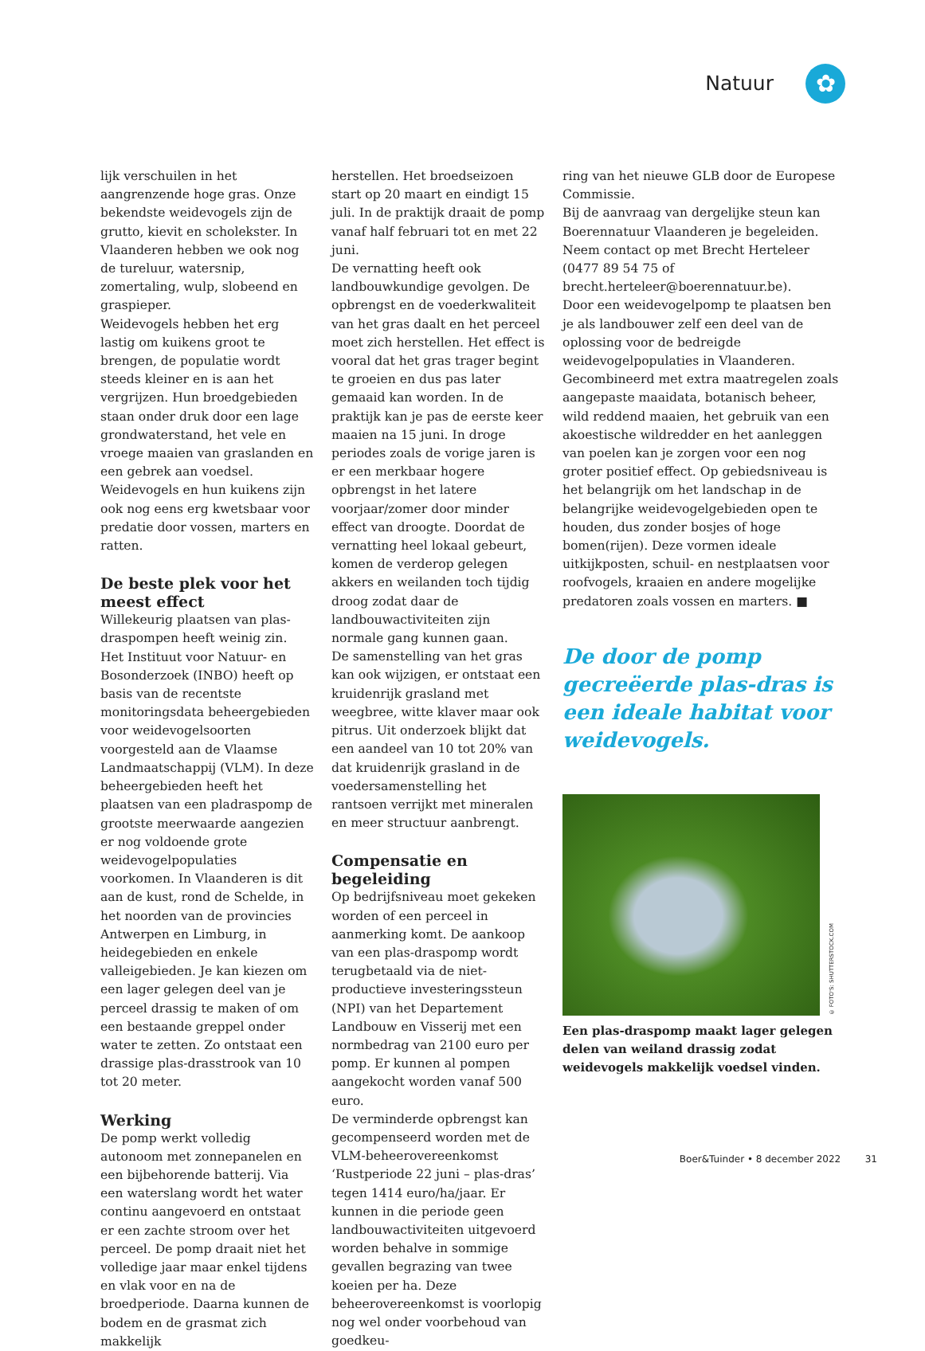Natuur ✿
lijk verschuilen in het aangrenzende hoge gras. Onze bekendste weidevogels zijn de grutto, kievit en scholekster. In Vlaanderen hebben we ook nog de tureluur, watersnip, zomertaling, wulp, slobeend en graspieper.
Weidevogels hebben het erg lastig om kuikens groot te brengen, de populatie wordt steeds kleiner en is aan het vergrijzen. Hun broedgebieden staan onder druk door een lage grondwaterstand, het vele en vroege maaien van graslanden en een gebrek aan voedsel. Weidevogels en hun kuikens zijn ook nog eens erg kwetsbaar voor predatie door vossen, marters en ratten.
De beste plek voor het meest effect
Willekeurig plaatsen van plas-draspompen heeft weinig zin. Het Instituut voor Natuur- en Bosonderzoek (INBO) heeft op basis van de recentste monitoringsdata beheergebieden voor weidevogelsoorten voorgesteld aan de Vlaamse Landmaatschappij (VLM). In deze beheergebieden heeft het plaatsen van een pladraspomp de grootste meerwaarde aangezien er nog voldoende grote weidevogelpopulaties voorkomen. In Vlaanderen is dit aan de kust, rond de Schelde, in het noorden van de provincies Antwerpen en Limburg, in heidegebieden en enkele valleigebieden. Je kan kiezen om een lager gelegen deel van je perceel drassig te maken of om een bestaande greppel onder water te zetten. Zo ontstaat een drassige plas-drasstrook van 10 tot 20 meter.
Werking
De pomp werkt volledig autonoom met zonnepanelen en een bijbehorende batterij. Via een waterslang wordt het water continu aangevoerd en ontstaat er een zachte stroom over het perceel. De pomp draait niet het volledige jaar maar enkel tijdens en vlak voor en na de broedperiode. Daarna kunnen de bodem en de grasmat zich makkelijk
herstellen. Het broedseizoen start op 20 maart en eindigt 15 juli. In de praktijk draait de pomp vanaf half februari tot en met 22 juni.
De vernatting heeft ook landbouwkundige gevolgen. De opbrengst en de voederkwaliteit van het gras daalt en het perceel moet zich herstellen. Het effect is vooral dat het gras trager begint te groeien en dus pas later gemaaid kan worden. In de praktijk kan je pas de eerste keer maaien na 15 juni. In droge periodes zoals de vorige jaren is er een merkbaar hogere opbrengst in het latere voorjaar/zomer door minder effect van droogte. Doordat de vernatting heel lokaal gebeurt, komen de verderop gelegen akkers en weilanden toch tijdig droog zodat daar de landbouwactiviteiten zijn normale gang kunnen gaan.
De samenstelling van het gras kan ook wijzigen, er ontstaat een kruidenrijk grasland met weegbree, witte klaver maar ook pitrus. Uit onderzoek blijkt dat een aandeel van 10 tot 20% van dat kruidenrijk grasland in de voedersamenstelling het rantsoen verrijkt met mineralen en meer structuur aanbrengt.
Compensatie en begeleiding
Op bedrijfsniveau moet gekeken worden of een perceel in aanmerking komt. De aankoop van een plas-draspomp wordt terugbetaald via de niet-productieve investeringssteun (NPI) van het Departement Landbouw en Visserij met een normbedrag van 2100 euro per pomp. Er kunnen al pompen aangekocht worden vanaf 500 euro.
De verminderde opbrengst kan gecompenseerd worden met de VLM-beheerovereenkomst ‘Rustperiode 22 juni – plas-dras’ tegen 1414 euro/ha/jaar. Er kunnen in die periode geen landbouwactiviteiten uitgevoerd worden behalve in sommige gevallen begrazing van twee koeien per ha. Deze beheerovereenkomst is voorlopig nog wel onder voorbehoud van goedkeu-
ring van het nieuwe GLB door de Europese Commissie.
Bij de aanvraag van dergelijke steun kan Boerennatuur Vlaanderen je begeleiden. Neem contact op met Brecht Herteleer (0477 89 54 75 of brecht.herteleer@boerennatuur.be).
Door een weidevogelpomp te plaatsen ben je als landbouwer zelf een deel van de oplossing voor de bedreigde weidevogelpopulaties in Vlaanderen.
Gecombineerd met extra maatregelen zoals aangepaste maaidata, botanisch beheer, wild reddend maaien, het gebruik van een akoestische wildredder en het aanleggen van poelen kan je zorgen voor een nog groter positief effect. Op gebiedsniveau is het belangrijk om het landschap in de belangrijke weidevogelgebieden open te houden, dus zonder bosjes of hoge bomen(rijen). Deze vormen ideale uitkijkposten, schuil- en nestplaatsen voor roofvogels, kraaien en andere mogelijke predatoren zoals vossen en marters. ■
De door de pomp gecreëerde plas-dras is een ideale habitat voor weidevogels.
© FOTO'S: SHUTTERSTOCK.COM
Een plas-draspomp maakt lager gelegen delen van weiland drassig zodat weidevogels makkelijk voedsel vinden.
Boer&Tuinder • 8 december 2022 31